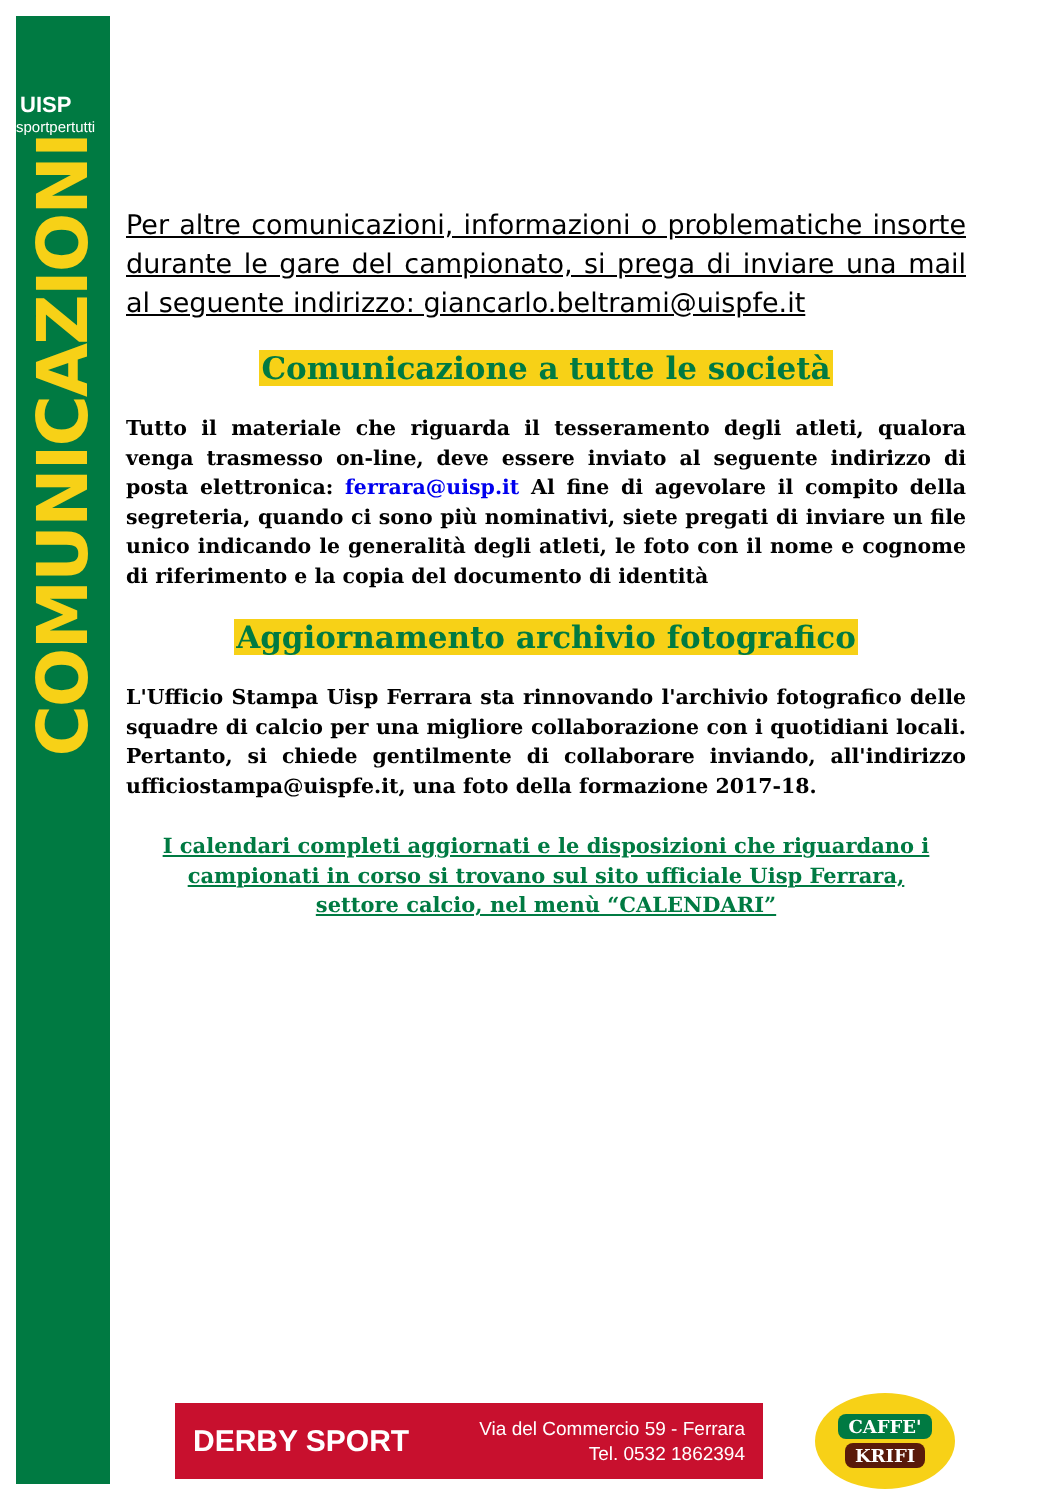UISP
sportpertutti
COMUNICAZIONI
Per altre comunicazioni, informazioni o problematiche insorte durante le gare del campionato, si prega di inviare una mail al seguente indirizzo: giancarlo.beltrami@uispfe.it
Comunicazione a tutte le società
Tutto il materiale che riguarda il tesseramento degli atleti, qualora venga trasmesso on-line, deve essere inviato al seguente indirizzo di posta elettronica: ferrara@uisp.it Al fine di agevolare il compito della segreteria, quando ci sono più nominativi, siete pregati di inviare un file unico indicando le generalità degli atleti, le foto con il nome e cognome di riferimento e la copia del documento di identità
Aggiornamento archivio fotografico
L'Ufficio Stampa Uisp Ferrara sta rinnovando l'archivio fotografico delle squadre di calcio per una migliore collaborazione con i quotidiani locali. Pertanto, si chiede gentilmente di collaborare inviando, all'indirizzo ufficiostampa@uispfe.it, una foto della formazione 2017-18.
I calendari completi aggiornati e le disposizioni che riguardano i campionati in corso si trovano sul sito ufficiale Uisp Ferrara, settore calcio, nel menù “CALENDARI”
DERBY SPORT
Via del Commercio 59 - Ferrara
Tel. 0532 1862394
CAFFE'
KRIFI